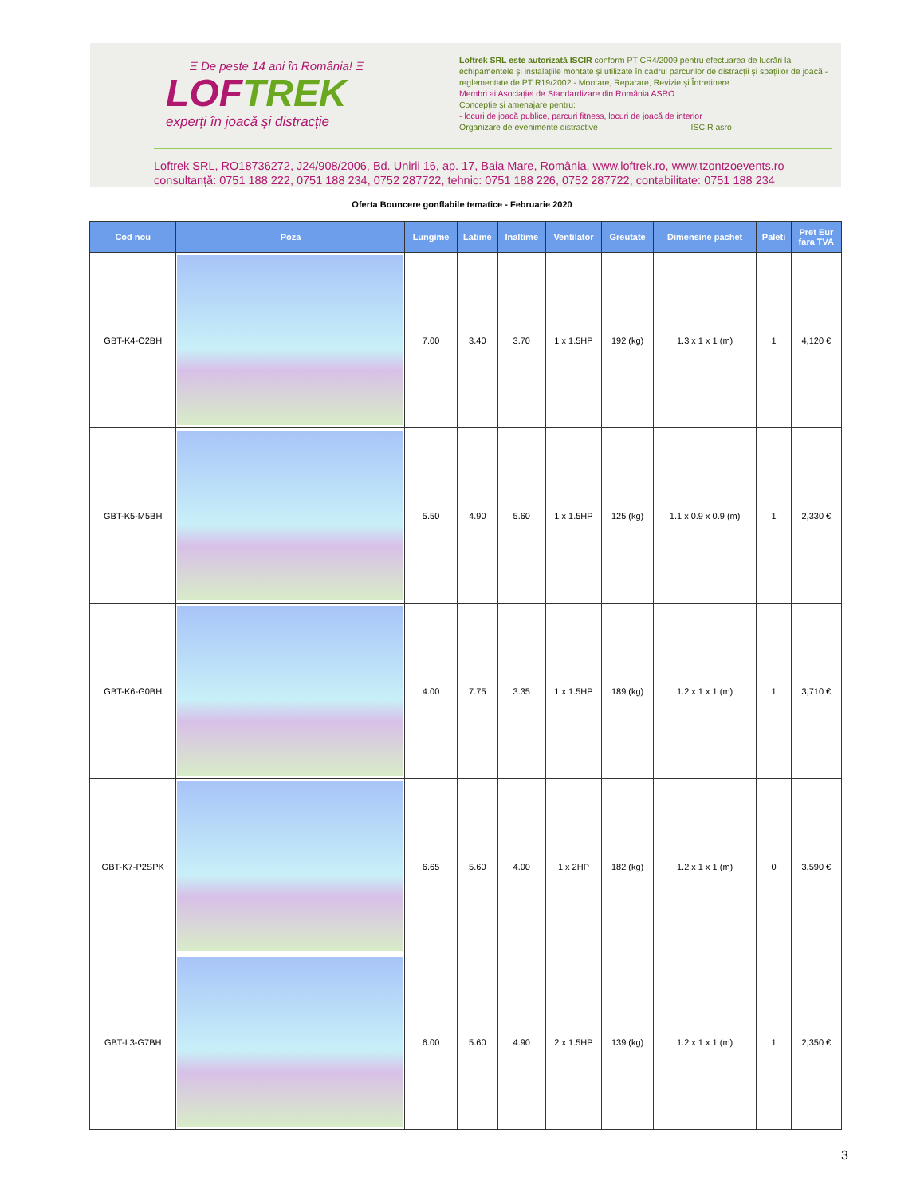Ξ De peste 14 ani în România! Ξ
LOFTREK
experți în joacă și distracție
Loftrek SRL este autorizată ISCIR conform PT CR4/2009 pentru efectuarea de lucrări la echipamentele și instalațiile montate și utilizate în cadrul parcurilor de distracții și spațiilor de joacă - reglementate de PT R19/2002 - Montare, Reparare, Revizie și Întreținere
Membri ai Asociației de Standardizare din România ASRO
Concepție și amenajare pentru:
- locuri de joacă publice, parcuri fitness, locuri de joacă de interior
Organizare de evenimente distractive ISCIR asro
Loftrek SRL, RO18736272, J24/908/2006, Bd. Unirii 16, ap. 17, Baia Mare, România, www.loftrek.ro, www.tzontzoevents.ro
consultanță: 0751 188 222, 0751 188 234, 0752 287722, tehnic: 0751 188 226, 0752 287722, contabilitate: 0751 188 234
Oferta Bouncere gonflabile tematice - Februarie 2020
| Cod nou | Poza | Lungime | Latime | Inaltime | Ventilator | Greutate | Dimensine pachet | Paleti | Pret Eur fara TVA |
| --- | --- | --- | --- | --- | --- | --- | --- | --- | --- |
| GBT-K4-O2BH | | 7.00 | 3.40 | 3.70 | 1 x 1.5HP | 192 (kg) | 1.3 x 1 x 1 (m) | 1 | 4,120 € |
| GBT-K5-M5BH | | 5.50 | 4.90 | 5.60 | 1 x 1.5HP | 125 (kg) | 1.1 x 0.9 x 0.9 (m) | 1 | 2,330 € |
| GBT-K6-G0BH | | 4.00 | 7.75 | 3.35 | 1 x 1.5HP | 189 (kg) | 1.2 x 1 x 1 (m) | 1 | 3,710 € |
| GBT-K7-P2SPK | | 6.65 | 5.60 | 4.00 | 1 x 2HP | 182 (kg) | 1.2 x 1 x 1 (m) | 0 | 3,590 € |
| GBT-L3-G7BH | | 6.00 | 5.60 | 4.90 | 2 x 1.5HP | 139 (kg) | 1.2 x 1 x 1 (m) | 1 | 2,350 € |
3